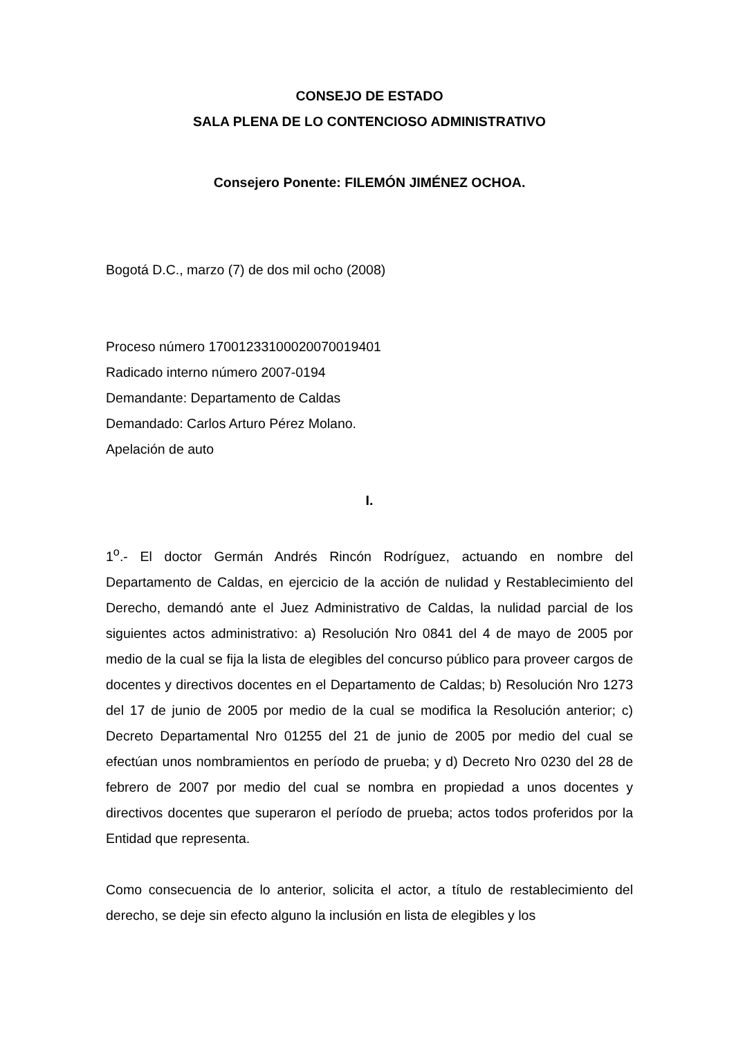CONSEJO DE ESTADO
SALA PLENA DE LO CONTENCIOSO ADMINISTRATIVO
Consejero Ponente: FILEMÓN JIMÉNEZ OCHOA.
Bogotá D.C., marzo (7) de dos mil ocho (2008)
Proceso número 17001233100020070019401
Radicado interno número 2007-0194
Demandante: Departamento de Caldas
Demandado: Carlos Arturo Pérez Molano.
Apelación de auto
I.
1<sup>o</sup>.- El doctor Germán Andrés Rincón Rodríguez, actuando en nombre del Departamento de Caldas, en ejercicio de la acción de nulidad y Restablecimiento del Derecho, demandó ante el Juez Administrativo de Caldas, la nulidad parcial de los siguientes actos administrativo: a) Resolución Nro 0841 del 4 de mayo de 2005 por medio de la cual se fija la lista de elegibles del concurso público para proveer cargos de docentes y directivos docentes en el Departamento de Caldas; b) Resolución Nro 1273 del 17 de junio de 2005 por medio de la cual se modifica la Resolución anterior; c) Decreto Departamental Nro 01255 del 21 de junio de 2005 por medio del cual se efectúan unos nombramientos en período de prueba; y d) Decreto Nro 0230 del 28 de febrero de 2007 por medio del cual se nombra en propiedad a unos docentes y directivos docentes que superaron el período de prueba; actos todos proferidos por la Entidad que representa.
Como consecuencia de lo anterior, solicita el actor, a título de restablecimiento del derecho, se deje sin efecto alguno la inclusión en lista de elegibles y los